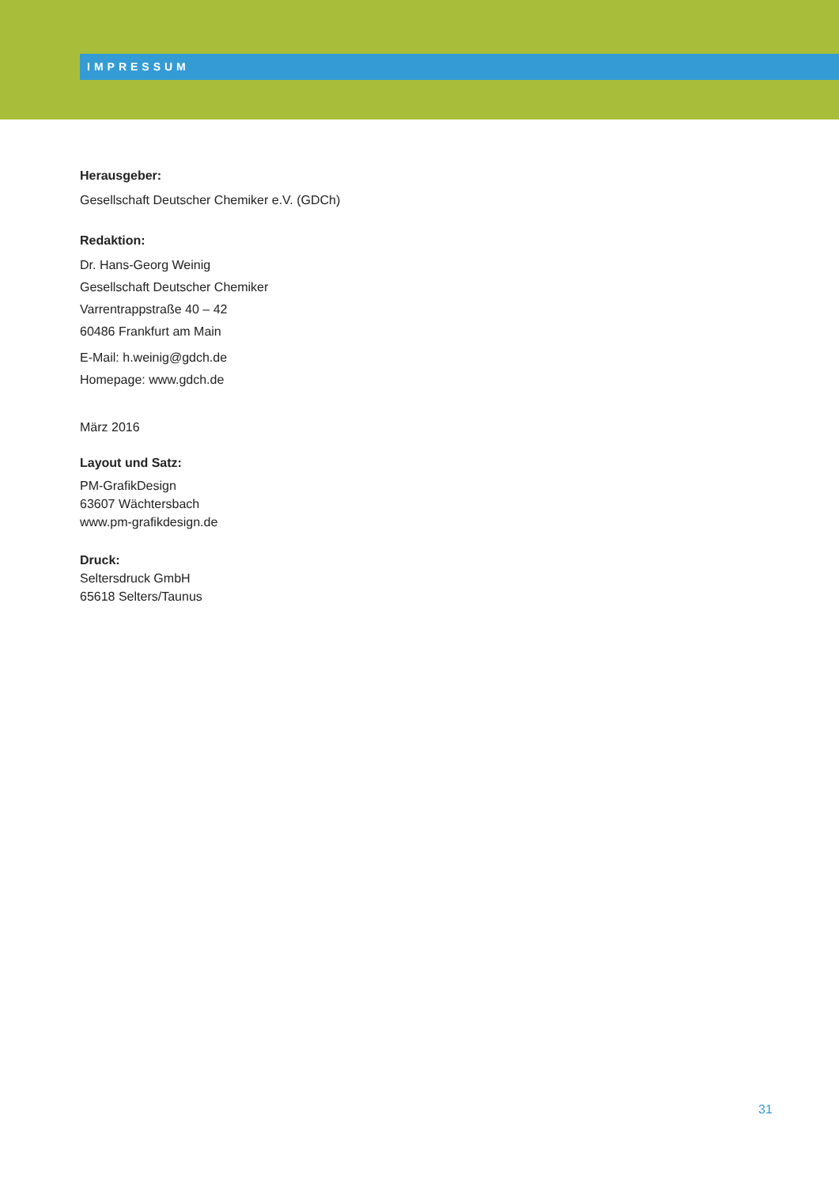IMPRESSUM
Herausgeber:
Gesellschaft Deutscher Chemiker e.V. (GDCh)
Redaktion:
Dr. Hans-Georg Weinig
Gesellschaft Deutscher Chemiker
Varrentrappstraße 40 – 42
60486 Frankfurt am Main
E-Mail: h.weinig@gdch.de
Homepage: www.gdch.de
März 2016
Layout und Satz:
PM-GrafikDesign
63607 Wächtersbach
www.pm-grafikdesign.de
Druck:
Seltersdruck GmbH
65618 Selters/Taunus
31